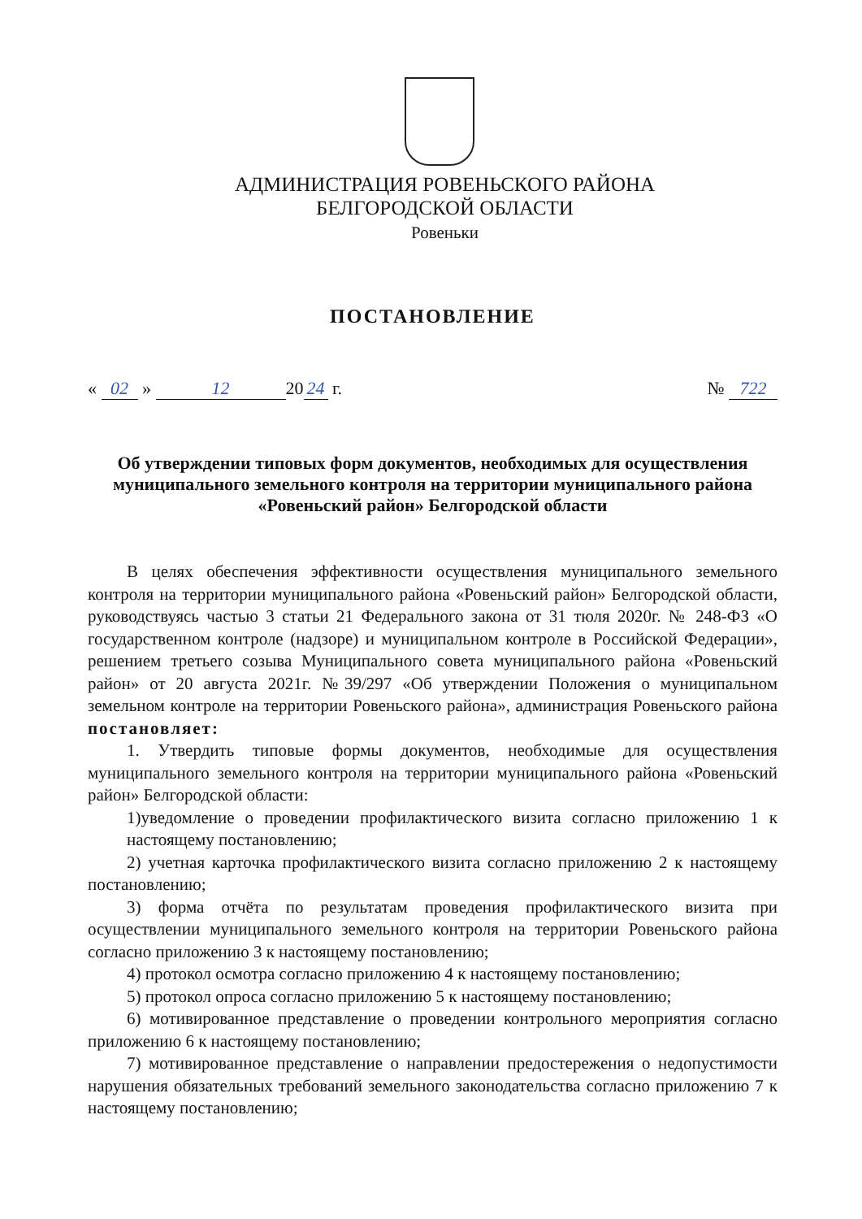АДМИНИСТРАЦИЯ РОВЕНЬСКОГО РАЙОНА
БЕЛГОРОДСКОЙ ОБЛАСТИ
Ровеньки
ПОСТАНОВЛЕНИЕ
« 02 » 12 20 24 г. № 722
Об утверждении типовых форм документов, необходимых для осуществления муниципального земельного контроля на территории муниципального района «Ровеньский район» Белгородской области
В целях обеспечения эффективности осуществления муниципального земельного контроля на территории муниципального района «Ровеньский район» Белгородской области, руководствуясь частью 3 статьи 21 Федерального закона от 31 тюля 2020г. № 248-ФЗ «О государственном контроле (надзоре) и муниципальном контроле в Российской Федерации», решением третьего созыва Муниципального совета муниципального района «Ровеньский район» от 20 августа 2021г. №39/297 «Об утверждении Положения о муниципальном земельном контроле на территории Ровеньского района», администрация Ровеньского района постановляет:
1. Утвердить типовые формы документов, необходимые для осуществления муниципального земельного контроля на территории муниципального района «Ровеньский район» Белгородской области:
1)уведомление о проведении профилактического визита согласно приложению 1 к настоящему постановлению;
2) учетная карточка профилактического визита согласно приложению 2 к настоящему постановлению;
3) форма отчёта по результатам проведения профилактического визита при осуществлении муниципального земельного контроля на территории Ровеньского района согласно приложению 3 к настоящему постановлению;
4) протокол осмотра согласно приложению 4 к настоящему постановлению;
5) протокол опроса согласно приложению 5 к настоящему постановлению;
6) мотивированное представление о проведении контрольного мероприятия согласно приложению 6 к настоящему постановлению;
7) мотивированное представление о направлении предостережения о недопустимости нарушения обязательных требований земельного законодательства согласно приложению 7 к настоящему постановлению;